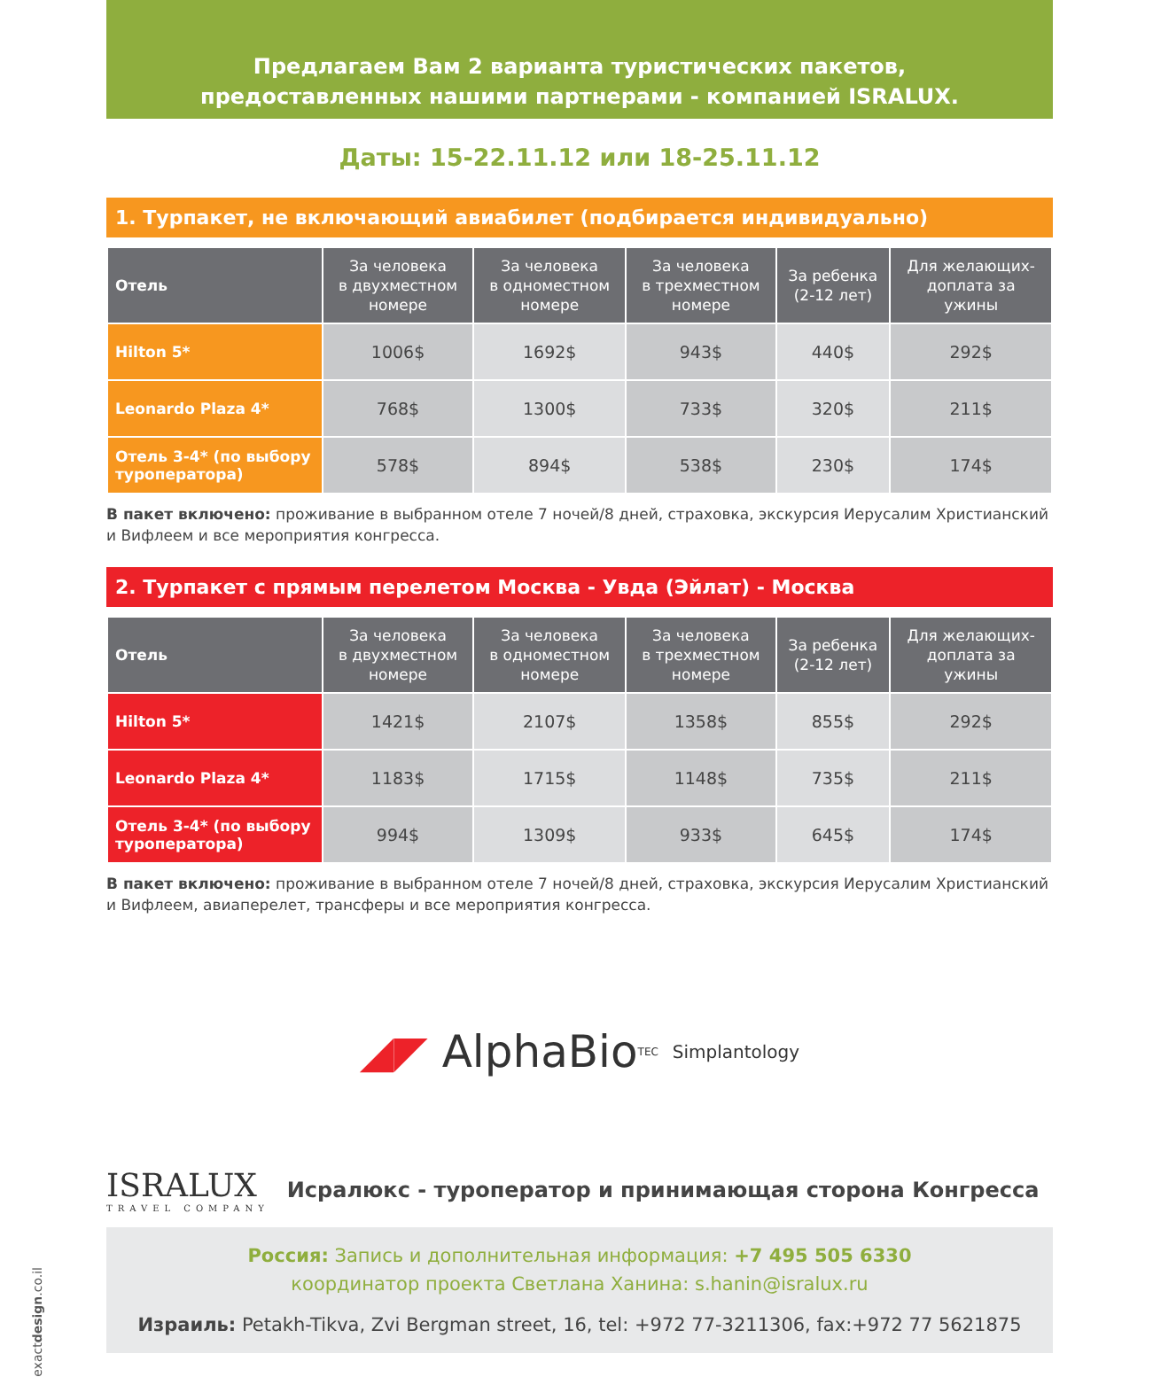Предлагаем Вам 2 варианта туристических пакетов,
предоставленных нашими партнерами - компанией ISRALUX.
Даты: 15-22.11.12 или 18-25.11.12
1. Турпакет, не включающий авиабилет (подбирается индивидуально)
| Отель | За человека в двухместном номере | За человека в одноместном номере | За человека в трехместном номере | За ребенка (2-12 лет) | Для желающих- доплата за ужины |
| --- | --- | --- | --- | --- | --- |
| Hilton 5* | 1006$ | 1692$ | 943$ | 440$ | 292$ |
| Leonardo Plaza 4* | 768$ | 1300$ | 733$ | 320$ | 211$ |
| Отель 3-4* (по выбору туроператора) | 578$ | 894$ | 538$ | 230$ | 174$ |
В пакет включено: проживание в выбранном отеле 7 ночей/8 дней, страховка, экскурсия Иерусалим Христианский и Вифлеем и все мероприятия конгресса.
2. Турпакет с прямым перелетом Москва - Увда (Эйлат) - Москва
| Отель | За человека в двухместном номере | За человека в одноместном номере | За человека в трехместном номере | За ребенка (2-12 лет) | Для желающих- доплата за ужины |
| --- | --- | --- | --- | --- | --- |
| Hilton 5* | 1421$ | 2107$ | 1358$ | 855$ | 292$ |
| Leonardo Plaza 4* | 1183$ | 1715$ | 1148$ | 735$ | 211$ |
| Отель 3-4* (по выбору туроператора) | 994$ | 1309$ | 933$ | 645$ | 174$ |
В пакет включено: проживание в выбранном отеле 7 ночей/8 дней, страховка, экскурсия Иерусалим Христианский и Вифлеем, авиаперелет, трансферы и все мероприятия конгресса.
◢◤ AlphaBio<sub>TEC</sub> Simplantology
ISRALUX
TRAVEL COMPANY
Исралюкс - туроператор и принимающая сторона Конгресса
Россия: Запись и дополнительная информация: +7 495 505 6330
координатор проекта Светлана Ханина: s.hanin@isralux.ru
Израиль: Petakh-Tikva, Zvi Bergman street, 16, tel: +972 77-3211306, fax:+972 77 5621875
exactdesign.co.il